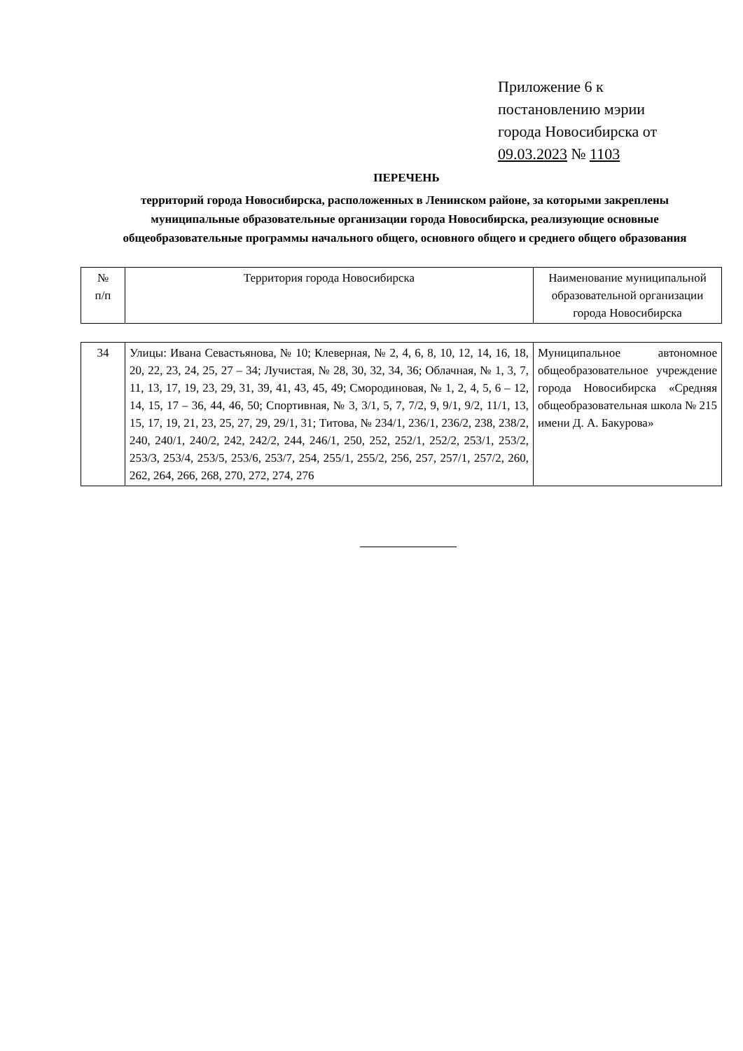Приложение 6 к
постановлению мэрии
города Новосибирска от
09.03.2023 № 1103
ПЕРЕЧЕНЬ
территорий города Новосибирска, расположенных в Ленинском районе, за которыми закреплены муниципальные образовательные организации города Новосибирска, реализующие основные общеобразовательные программы начального общего, основного общего и среднего общего образования
| № п/п | Территория города Новосибирска | Наименование муниципальной образовательной организации города Новосибирска |
| 34 | Улицы: Ивана Севастьянова, № 10; Клеверная, № 2, 4, 6, 8, 10, 12, 14, 16, 18, 20, 22, 23, 24, 25, 27 – 34; Лучистая, № 28, 30, 32, 34, 36; Облачная, № 1, 3, 7, 11, 13, 17, 19, 23, 29, 31, 39, 41, 43, 45, 49; Смородиновая, № 1, 2, 4, 5, 6 – 12, 14, 15, 17 – 36, 44, 46, 50; Спортивная, № 3, 3/1, 5, 7, 7/2, 9, 9/1, 9/2, 11/1, 13, 15, 17, 19, 21, 23, 25, 27, 29, 29/1, 31; Титова, № 234/1, 236/1, 236/2, 238, 238/2, 240, 240/1, 240/2, 242, 242/2, 244, 246/1, 250, 252, 252/1, 252/2, 253/1, 253/2, 253/3, 253/4, 253/5, 253/6, 253/7, 254, 255/1, 255/2, 256, 257, 257/1, 257/2, 260, 262, 264, 266, 268, 270, 272, 274, 276 | Муниципальное автономное общеобразовательное учреждение города Новосибирска «Средняя общеобразовательная школа № 215 имени Д. А. Бакурова» |